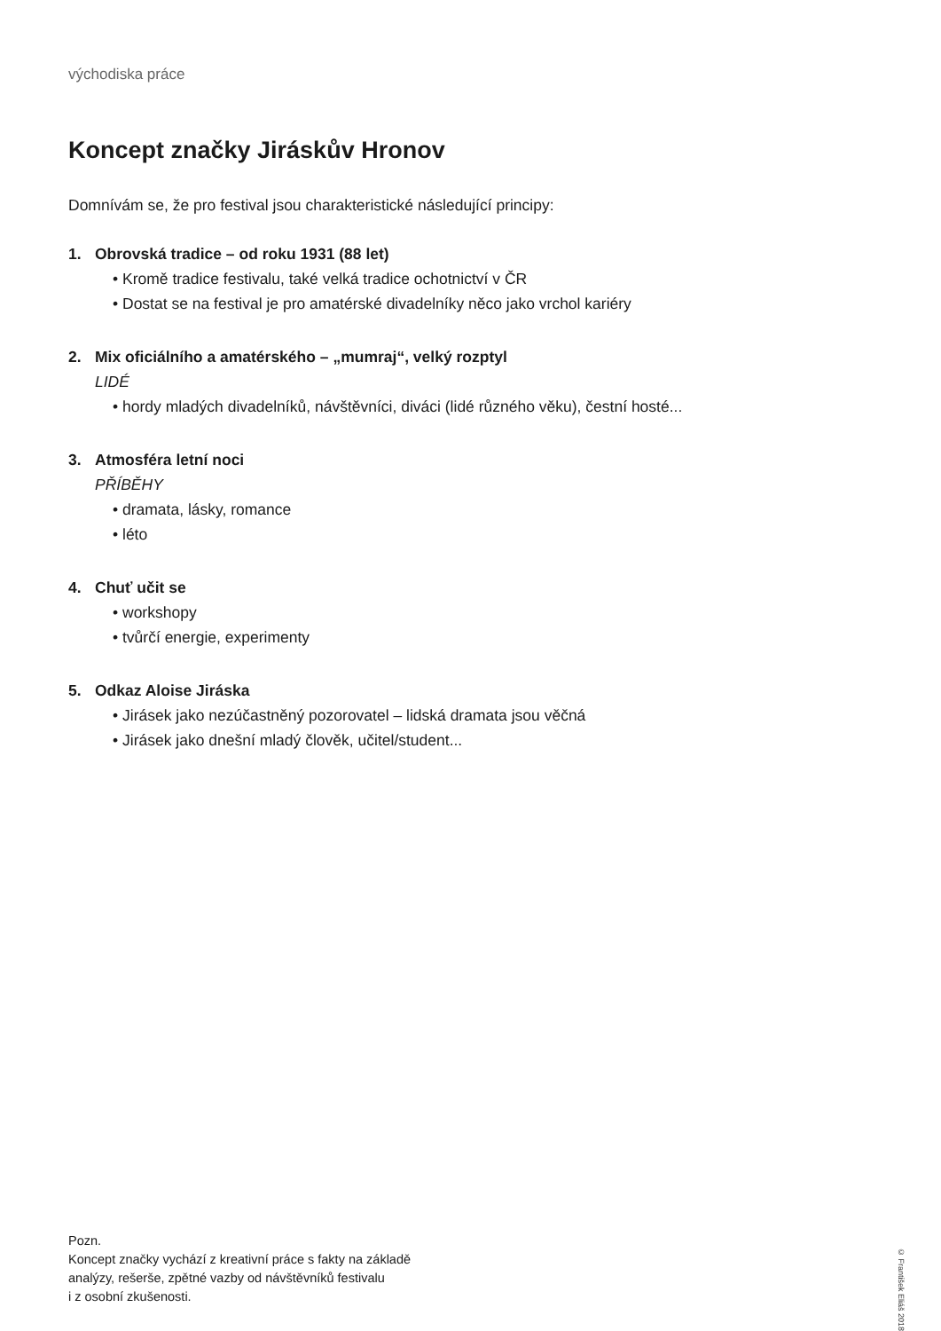východiska práce
Koncept značky Jiráskův Hronov
Domnívám se, že pro festival jsou charakteristické následující principy:
1. Obrovská tradice – od roku 1931 (88 let)
• Kromě tradice festivalu, také velká tradice ochotnictví v ČR
• Dostat se na festival je pro amatérské divadelníky něco jako vrchol kariéry
2. Mix oficiálního a amatérského – „mumraj“, velký rozptyl
LIDÉ
• hordy mladých divadelníků, návštěvníci, diváci (lidé různého věku), čestní hosté...
3. Atmosféra letní noci
PŘÍBĚHY
• dramata, lásky, romance
• léto
4. Chuť učit se
• workshopy
• tvůrčí energie, experimenty
5. Odkaz Aloise Jiráska
• Jirásek jako nezúčastněný pozorovatel – lidská dramata jsou věčná
• Jirásek jako dnešní mladý člověk, učitel/student...
Pozn.
Koncept značky vychází z kreativní práce s fakty na základě
analýzy, rešerše, zpětné vazby od návštěvníků festivalu
i z osobní zkušenosti.
© František Eliáš 2018